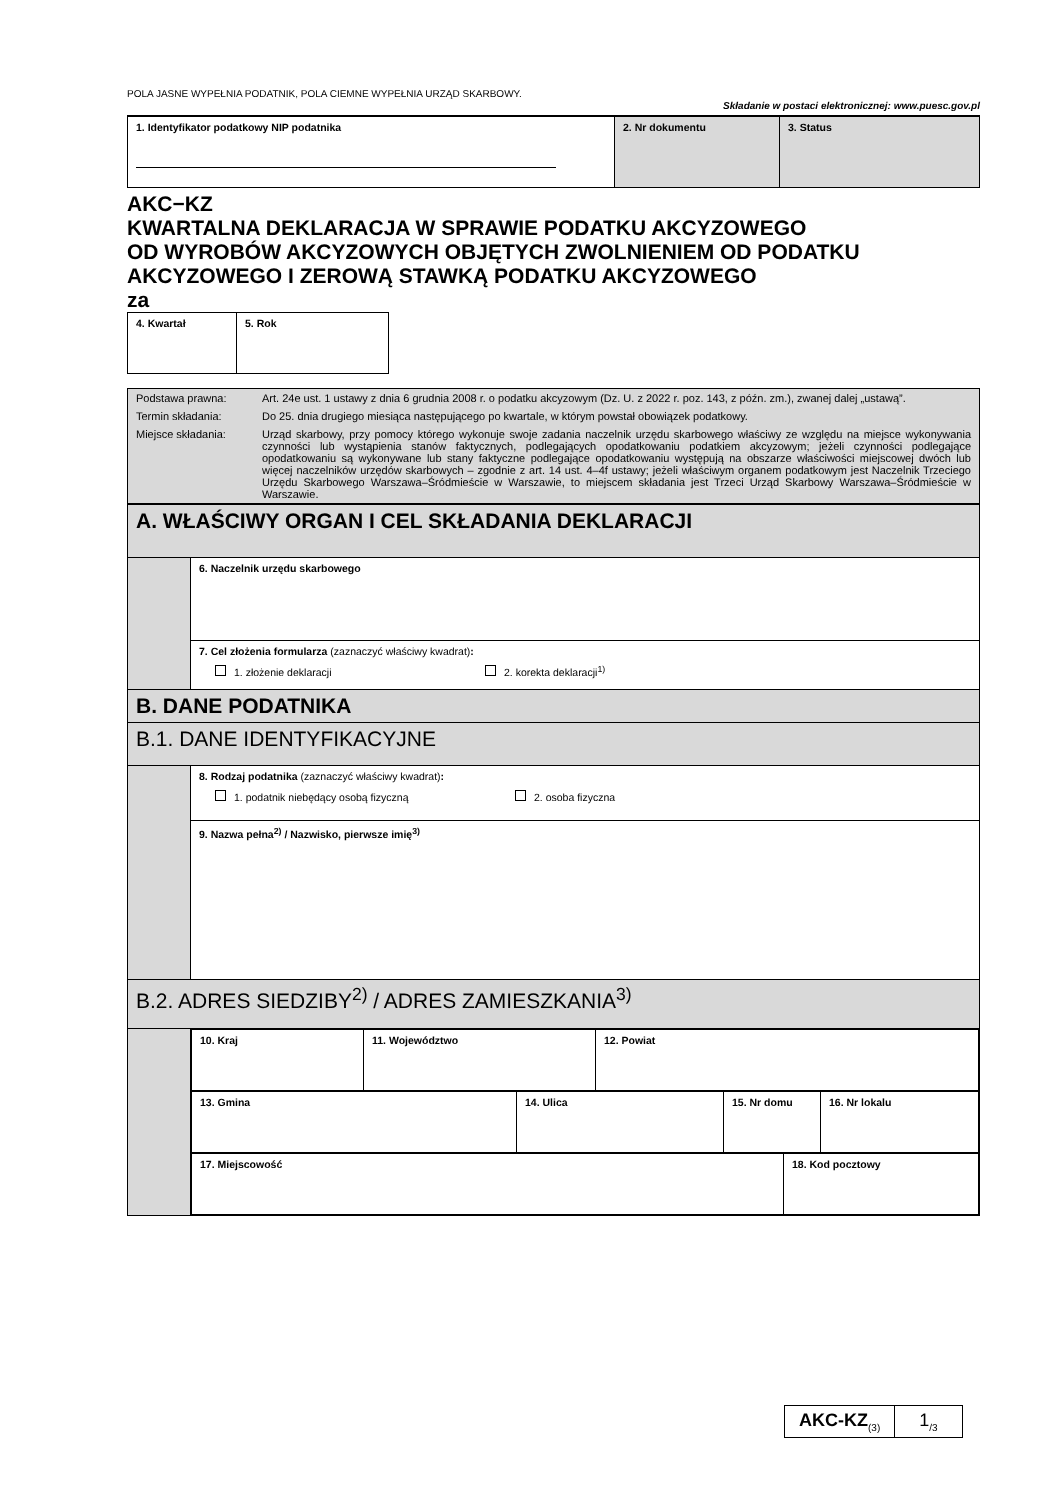POLA JASNE WYPEŁNIA PODATNIK, POLA CIEMNE WYPEŁNIA URZĄD SKARBOWY. Składanie w postaci elektronicznej: www.puesc.gov.pl
| 1. Identyfikator podatkowy NIP podatnika | 2. Nr dokumentu | 3. Status |
AKC−KZ
KWARTALNA DEKLARACJA W SPRAWIE PODATKU AKCYZOWEGO
OD WYROBÓW AKCYZOWYCH OBJĘTYCH ZWOLNIENIEM OD PODATKU
AKCYZOWEGO I ZEROWĄ STAWKĄ PODATKU AKCYZOWEGO
za
| 4. Kwartał | 5. Rok |
| / Podstawa prawna: / Art. 24e ust. 1 ustawy z dnia 6 grudnia 2008 r. o podatku akcyzowym (Dz. U. z 2022 r. poz. 143, z późn. zm.), zwanej dalej „ustawą”. / / Termin składania: / Do 25. dnia drugiego miesiąca następującego po kwartale, w którym powstał obowiązek podatkowy. / / Miejsce składania: / Urząd skarbowy, przy pomocy którego wykonuje swoje zadania naczelnik urzędu skarbowego właściwy ze względu na miejsce wykonywania czynności lub wystąpienia stanów faktycznych, podlegających opodatkowaniu podatkiem akcyzowym; jeżeli czynności podlegające opodatkowaniu są wykonywane lub stany faktyczne podlegające opodatkowaniu występują na obszarze właściwości miejscowej dwóch lub więcej naczelników urzędów skarbowych – zgodnie z art. 14 ust. 4–4f ustawy; jeżeli właściwym organem podatkowym jest Naczelnik Trzeciego Urzędu Skarbowego Warszawa–Śródmieście w Warszawie, to miejscem składania jest Trzeci Urząd Skarbowy Warszawa–Śródmieście w Warszawie. / |
| A. WŁAŚCIWY ORGAN I CEL SKŁADANIA DEKLARACJI | |
| | 6. Naczelnik urzędu skarbowego |
| | 7. Cel złożenia formularza (zaznaczyć właściwy kwadrat) : 1. złożenie deklaracji 2. korekta deklaracji<sup>1)</sup> |
| B. DANE PODATNIKA | |
| B.1. DANE IDENTYFIKACYJNE | |
| | 8. Rodzaj podatnika (zaznaczyć właściwy kwadrat) : 1. podatnik niebędący osobą fizyczną 2. osoba fizyczna |
| | 9. Nazwa pełna<sup>2)</sup> / Nazwisko, pierwsze imię<sup>3)</sup> |
| B.2. ADRES SIEDZIBY<sup>2)</sup> / ADRES ZAMIESZKANIA<sup>3)</sup> | |
| | / 10. Kraj / 11. Województwo / 12. Powiat / / 13. Gmina / 14. Ulica / 15. Nr domu / 16. Nr lokalu / / 17. Miejscowość / 18. Kod pocztowy / |
AKC-KZ<sub>(3)</sub>
1<sub>/3</sub>